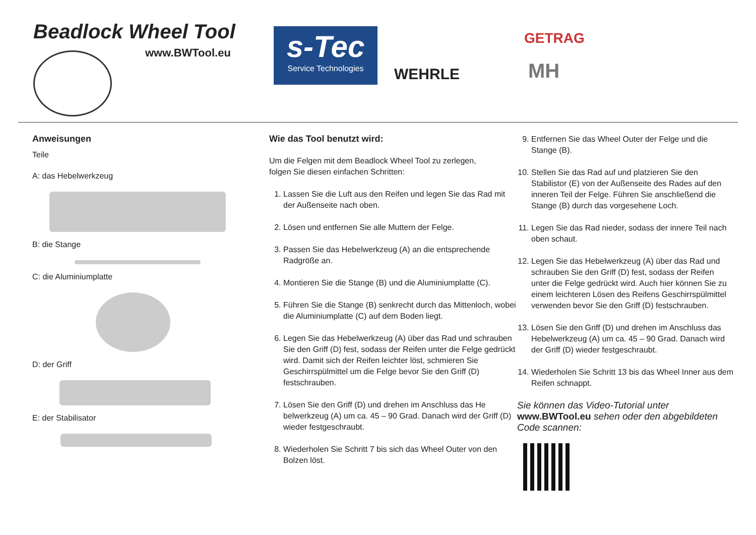Beadlock Wheel Tool
www.BWTool.eu
s-Tec
Service Technologies
WEHRLE
GETRAG
MH
Anweisungen
Teile
A: das Hebelwerkzeug
B: die Stange
C: die Aluminiumplatte
D: der Griff
E: der Stabilisator
Wie das Tool benutzt wird:
Um die Felgen mit dem Beadlock Wheel Tool zu zerlegen,
folgen Sie diesen einfachen Schritten:
1. Lassen Sie die Luft aus den Reifen und legen Sie das Rad mit der Außenseite nach oben.
2. Lösen und entfernen Sie alle Muttern der Felge.
3. Passen Sie das Hebelwerkzeug (A) an die entsprechende Radgröße an.
4. Montieren Sie die Stange (B) und die Aluminiumplatte (C).
5. Führen Sie die Stange (B) senkrecht durch das Mittenloch, wobei die Aluminiumplatte (C) auf dem Boden liegt.
6. Legen Sie das Hebelwerkzeug (A) über das Rad und schrauben Sie den Griff (D) fest, sodass der Reifen unter die Felge gedrückt wird. Damit sich der Reifen leichter löst, schmieren Sie Geschirrspülmittel um die Felge bevor Sie den Griff (D) festschrauben.
7. Lösen Sie den Griff (D) und drehen im Anschluss das He belwerkzeug (A) um ca. 45 – 90 Grad. Danach wird der Griff (D) wieder festgeschraubt.
8. Wiederholen Sie Schritt 7 bis sich das Wheel Outer von den Bolzen löst.
9. Entfernen Sie das Wheel Outer der Felge und die Stange (B).
10. Stellen Sie das Rad auf und platzieren Sie den Stabilistor (E) von der Außenseite des Rades auf den inneren Teil der Felge. Führen Sie anschließend die Stange (B) durch das vorgesehene Loch.
11. Legen Sie das Rad nieder, sodass der innere Teil nach oben schaut.
12. Legen Sie das Hebelwerkzeug (A) über das Rad und schrauben Sie den Griff (D) fest, sodass der Reifen unter die Felge gedrückt wird. Auch hier können Sie zu einem leichteren Lösen des Reifens Geschirrspülmittel verwenden bevor Sie den Griff (D) festschrauben.
13. Lösen Sie den Griff (D) und drehen im Anschluss das Hebelwerkzeug (A) um ca. 45 – 90 Grad. Danach wird der Griff (D) wieder festgeschraubt.
14. Wiederholen Sie Schritt 13 bis das Wheel Inner aus dem Reifen schnappt.
Sie können das Video-Tutorial unter www.BWTool.eu sehen oder den abgebildeten Code scannen: